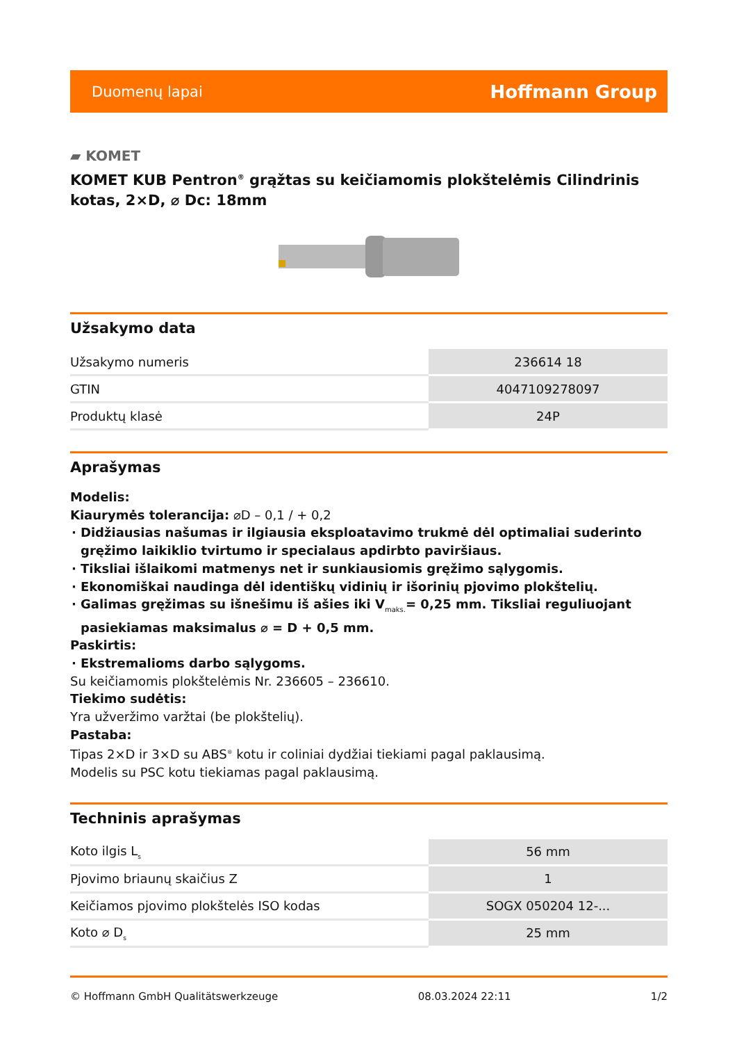Duomenų lapai Hoffmann Group
▰ KOMET
KOMET KUB Pentron<sup>®</sup> grąžtas su keičiamomis plokštelėmis Cilindrinis kotas, 2×D, ⌀ Dc: 18mm
Užsakymo data
| Užsakymo numeris | 236614 18 |
| GTIN | 4047109278097 |
| Produktų klasė | 24P |
Aprašymas
Modelis:
Kiaurymės tolerancija: ⌀D – 0,1 / + 0,2
Didžiausias našumas ir ilgiausia eksploatavimo trukmė dėl optimaliai suderinto gręžimo laikiklio tvirtumo ir specialaus apdirbto paviršiaus.
Tiksliai išlaikomi matmenys net ir sunkiausiomis gręžimo sąlygomis.
Ekonomiškai naudinga dėl identiškų vidinių ir išorinių pjovimo plokštelių.
Galimas gręžimas su išnešimu iš ašies iki V<sub>maks.</sub>= 0,25 mm. Tiksliai reguliuojant pasiekiamas maksimalus ⌀ = D + 0,5 mm.
Paskirtis:
Ekstremalioms darbo sąlygoms.
Su keičiamomis plokštelėmis Nr. 236605 – 236610.
Tiekimo sudėtis:
Yra užveržimo varžtai (be plokštelių).
Pastaba:
Tipas 2×D ir 3×D su ABS<sup>®</sup> kotu ir coliniai dydžiai tiekiami pagal paklausimą.
Modelis su PSC kotu tiekiamas pagal paklausimą.
Techninis aprašymas
| Koto ilgis L<sub>s</sub> | 56 mm |
| Pjovimo briaunų skaičius Z | 1 |
| Keičiamos pjovimo plokštelės ISO kodas | SOGX 050204 12-... |
| Koto ⌀ D<sub>s</sub> | 25 mm |
© Hoffmann GmbH Qualitätswerkzeuge 08.03.2024 22:11 1/2